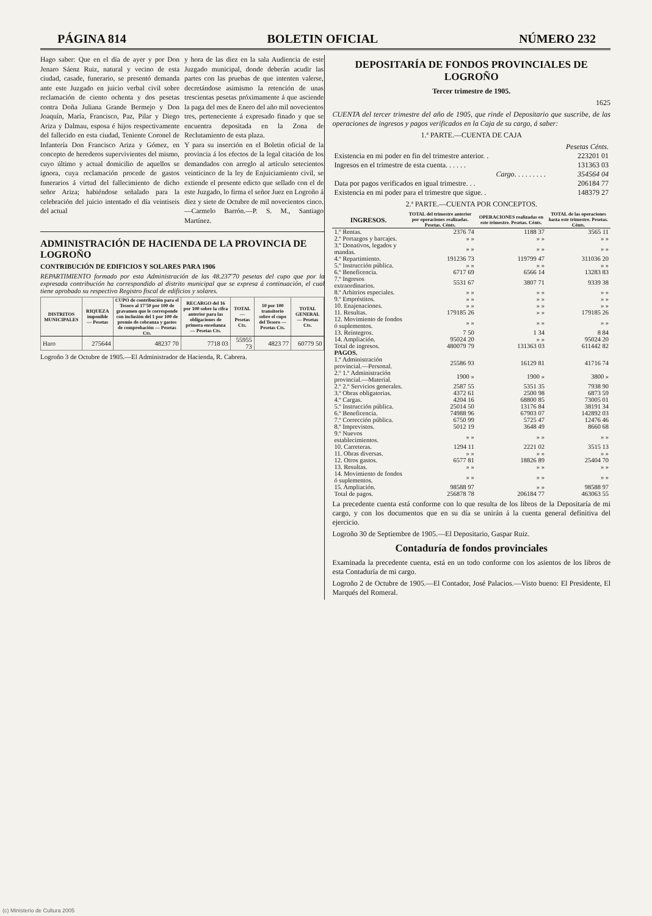PÁGINA 814 BOLETIN OFICIAL NÚMERO 232
Hago saber: Que en el día de ayer y por Don Jenaro Sáenz Ruiz, natural y vecino de esta ciudad, casade, funerario, se presentó demanda ante este Juzgado en juicio verbal civil sobre reclamación de ciento ochenta y dos pesetas contra Doña Juliana Grande Bermejo y Don Joaquín, María, Francisco, Paz, Pilar y Diego Ariza y Dalmau, esposa é hijos respectivamente del fallecido en esta ciudad, Teniente Coronel de Infantería Don Francisco Ariza y Gómez, en concepto de herederos supervivientes del mismo, cuyo último y actual domicilio de aquellos se ignora, cuya reclamación procede de gastos funerarios á virtud del fallecimiento de dicho señor Ariza; habiéndose señalado para la celebración del juicio intentado el día veintiseis del actual
y hora de las diez en la sala Audiencia de este Juzgado municipal, donde deberán acudir las partes con las pruebas de que intenten valerse, decretándose asimismo la retención de unas trescientas pesetas próximamente á que asciende la paga del mes de Enero del año mil novecientos tres, perteneciente á expresado finado y que se encuentra depositada en la Zona de Reclutamiento de esta plaza.
Y para su inserción en el Boletin oficial de la provincia á los efectos de la legal citación de los demandados con arreglo al artículo setecientos veinticinco de la ley de Enjuiciamiento civil, se extiende el presente edicto que sellado con el de este Juzgado, lo firma el señor Juez en Logroño á diez y siete de Octubre de mil novecientos cinco.—Carmelo Barrón.—P. S. M., Santiago Martínez.
ADMINISTRACIÓN DE HACIENDA DE LA PROVINCIA DE LOGROÑO
CONTRIBUCIÓN DE EDIFICIOS Y SOLARES PARA 1906
REPARTIMIENTO formado por esta Administración de las 48.237'70 pesetas del cupo que por la expresada contribución ha correspondido al distrito municipal que se expresa á continuación, el cual tiene aprobado su respectivo Registro fiscal de edificios y solares.
| DISTRITOS MUNICIPALES | RIQUEZA imponible — Pesetas | CUPO de contribución para el Tesoro al 17'50 por 100 de gravamen que le corresponde con inclusión del 1 por 100 de premio de cobranza y gastos de comprobación — Pesetas Cts. | RECARGO del 16 por 100 sobre la cifra anterior para las obligaciones de primera enseñanza — Pesetas Cts. | TOTAL — Pesetas Cts. | 10 por 100 transitorio sobre el cupo del Tesoro — Pesetas Cts. | TOTAL GENERAL — Pesetas Cts. |
| --- | --- | --- | --- | --- | --- | --- |
| Haro | 275644 | 48237 70 | 7718 03 | 55955 73 | 4823 77 | 60779 50 |
Logroño 3 de Octubre de 1905.—El Administrador de Hacienda, R. Cabrera.
DEPOSITARÍA DE FONDOS PROVINCIALES DE LOGROÑO
Tercer trimestre de 1905.
1625
CUENTA del tercer trimestre del año de 1905, que rinde el Depositario que suscribe, de las operaciones de ingresos y pagos verificados en la Caja de su cargo, á saber:
1.ª PARTE.—CUENTA DE CAJA
| | Pesetas Cénts. |
| Existencia en mi poder en fin del trimestre anterior. . | 223201 01 |
| Ingresos en el trimestre de esta cuenta. . . . . . | 131363 03 |
| Cargo . . . . . . . . . | 354564 04 |
| Data por pagos verificados en igual trimestre. . . | 206184 77 |
| Existencia en mi poder para el trimestre que sigue. . | 148379 27 |
2.ª PARTE.—CUENTA POR CONCEPTOS.
| INGRESOS. | TOTAL del trimestre anterior por operaciones realizadas. Pesetas. Cénts. | OPERACIONES realizadas en este trimestre. Pesetas. Cénts. | TOTAL de las operaciones hasta este trimestre. Pesetas. Cénts. |
| --- | --- | --- | --- |
| 1.º Rentas. | 2376 74 | 1188 37 | 3565 11 |
| 2.º Portazgos y barcajes. | » » | » » | » » |
| 3.º Donativos, legados y mandas. | » » | » » | » » |
| 4.º Repartimiento. | 191236 73 | 119799 47 | 311036 20 |
| 5.º Instrucción pública. | » » | » » | » » |
| 6.º Beneficencia. | 6717 69 | 6566 14 | 13283 83 |
| 7.º Ingresos extraordinarios. | 5531 67 | 3807 71 | 9339 38 |
| 8.º Arbitrios especiales. | » » | » » | » » |
| 9.º Empréstitos. | » » | » » | » » |
| 10. Enajenaciones. | » » | » » | » » |
| 11. Resultas. | 179185 26 | » » | 179185 26 |
| 12. Movimiento de fondos ó suplementos. | » » | » » | » » |
| 13. Reintegros. | 7 50 | 1 34 | 8 84 |
| 14. Ampliación. | 95024 20 | » » | 95024 20 |
| Total de ingresos. | 480079 79 | 131363 03 | 611442 82 |
| PAGOS. | | | |
| 1.º Administración provincial.—Personal. | 25586 93 | 16129 81 | 41716 74 |
| 2.º 1.º Administración provincial.—Material. | 1900 » | 1900 » | 3800 » |
| 2.º 2.º Servicios generales. | 2587 55 | 5351 35 | 7938 90 |
| 3.º Obras obligatorias. | 4372 61 | 2500 98 | 6873 59 |
| 4.º Cargas. | 4204 16 | 68800 85 | 73005 01 |
| 5.º Instrucción pública. | 25014 50 | 13176 84 | 38191 34 |
| 6.º Beneficencia. | 74988 96 | 67903 07 | 142892 03 |
| 7.º Corrección pública. | 6750 99 | 5725 47 | 12476 46 |
| 8.º Imprevistos. | 5012 19 | 3648 49 | 8660 68 |
| 9.º Nuevos establecimientos. | » » | » » | » » |
| 10. Carreteras. | 1294 11 | 2221 02 | 3515 13 |
| 11. Obras diversas. | » » | » » | » » |
| 12. Otros gastos. | 6577 81 | 18826 89 | 25404 70 |
| 13. Resultas. | » » | » » | » » |
| 14. Movimiento de fondos ó suplementos. | » » | » » | » » |
| 15. Ampliación. | 98588 97 | » » | 98588 97 |
| Total de pagos. | 256878 78 | 206184 77 | 463063 55 |
La precedente cuenta está conforme con lo que resulta de los libros de la Depositaría de mi cargo, y con los documentos que en su día se unirán á la cuenta general definitiva del ejercicio.
Logroño 30 de Septiembre de 1905.—El Depositario, Gaspar Ruiz.
Contaduría de fondos provinciales
Examinada la precedente cuenta, está en un todo conforme con los asientos de los libros de esta Contaduría de mi cargo.
Logroño 2 de Octubre de 1905.—El Contador, José Palacios.—Visto bueno: El Presidente, El Marqués del Romeral.
(c) Ministerio de Cultura 2005